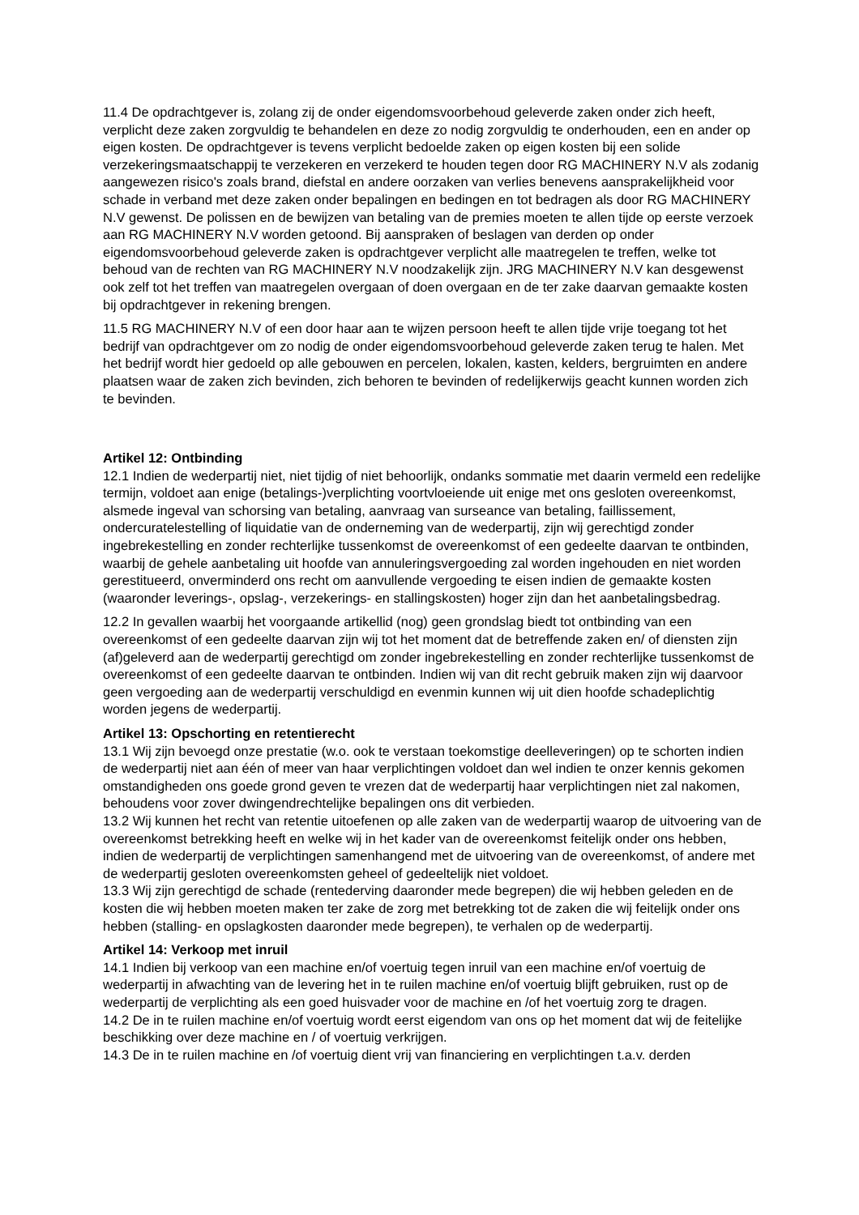11.4 De opdrachtgever is, zolang zij de onder eigendomsvoorbehoud geleverde zaken onder zich heeft, verplicht deze zaken zorgvuldig te behandelen en deze zo nodig zorgvuldig te onderhouden, een en ander op eigen kosten. De opdrachtgever is tevens verplicht bedoelde zaken op eigen kosten bij een solide verzekeringsmaatschappij te verzekeren en verzekerd te houden tegen door RG MACHINERY N.V als zodanig aangewezen risico's zoals brand, diefstal en andere oorzaken van verlies benevens aansprakelijkheid voor schade in verband met deze zaken onder bepalingen en bedingen en tot bedragen als door RG MACHINERY N.V gewenst. De polissen en de bewijzen van betaling van de premies moeten te allen tijde op eerste verzoek aan RG MACHINERY N.V worden getoond. Bij aanspraken of beslagen van derden op onder eigendomsvoorbehoud geleverde zaken is opdrachtgever verplicht alle maatregelen te treffen, welke tot behoud van de rechten van RG MACHINERY N.V noodzakelijk zijn. JRG MACHINERY N.V kan desgewenst ook zelf tot het treffen van maatregelen overgaan of doen overgaan en de ter zake daarvan gemaakte kosten bij opdrachtgever in rekening brengen.
11.5 RG MACHINERY N.V of een door haar aan te wijzen persoon heeft te allen tijde vrije toegang tot het bedrijf van opdrachtgever om zo nodig de onder eigendomsvoorbehoud geleverde zaken terug te halen. Met het bedrijf wordt hier gedoeld op alle gebouwen en percelen, lokalen, kasten, kelders, bergruimten en andere plaatsen waar de zaken zich bevinden, zich behoren te bevinden of redelijkerwijs geacht kunnen worden zich te bevinden.
Artikel 12: Ontbinding
12.1 Indien de wederpartij niet, niet tijdig of niet behoorlijk, ondanks sommatie met daarin vermeld een redelijke termijn, voldoet aan enige (betalings-)verplichting voortvloeiende uit enige met ons gesloten overeenkomst, alsmede ingeval van schorsing van betaling, aanvraag van surseance van betaling, faillissement, ondercuratelestelling of liquidatie van de onderneming van de wederpartij, zijn wij gerechtigd zonder ingebrekestelling en zonder rechterlijke tussenkomst de overeenkomst of een gedeelte daarvan te ontbinden, waarbij de gehele aanbetaling uit hoofde van annuleringsvergoeding zal worden ingehouden en niet worden gerestitueerd, onverminderd ons recht om aanvullende vergoeding te eisen indien de gemaakte kosten (waaronder leverings-, opslag-, verzekerings- en stallingskosten) hoger zijn dan het aanbetalingsbedrag.
12.2 In gevallen waarbij het voorgaande artikellid (nog) geen grondslag biedt tot ontbinding van een overeenkomst of een gedeelte daarvan zijn wij tot het moment dat de betreffende zaken en/ of diensten zijn (af)geleverd aan de wederpartij gerechtigd om zonder ingebrekestelling en zonder rechterlijke tussenkomst de overeenkomst of een gedeelte daarvan te ontbinden. Indien wij van dit recht gebruik maken zijn wij daarvoor geen vergoeding aan de wederpartij verschuldigd en evenmin kunnen wij uit dien hoofde schadeplichtig worden jegens de wederpartij.
Artikel 13: Opschorting en retentierecht
13.1 Wij zijn bevoegd onze prestatie (w.o. ook te verstaan toekomstige deelleveringen) op te schorten indien de wederpartij niet aan één of meer van haar verplichtingen voldoet dan wel indien te onzer kennis gekomen omstandigheden ons goede grond geven te vrezen dat de wederpartij haar verplichtingen niet zal nakomen, behoudens voor zover dwingendrechtelijke bepalingen ons dit verbieden.
13.2 Wij kunnen het recht van retentie uitoefenen op alle zaken van de wederpartij waarop de uitvoering van de overeenkomst betrekking heeft en welke wij in het kader van de overeenkomst feitelijk onder ons hebben, indien de wederpartij de verplichtingen samenhangend met de uitvoering van de overeenkomst, of andere met de wederpartij gesloten overeenkomsten geheel of gedeeltelijk niet voldoet.
13.3 Wij zijn gerechtigd de schade (rentederving daaronder mede begrepen) die wij hebben geleden en de kosten die wij hebben moeten maken ter zake de zorg met betrekking tot de zaken die wij feitelijk onder ons hebben (stalling- en opslagkosten daaronder mede begrepen), te verhalen op de wederpartij.
Artikel 14: Verkoop met inruil
14.1 Indien bij verkoop van een machine en/of voertuig tegen inruil van een machine en/of voertuig de wederpartij in afwachting van de levering het in te ruilen machine en/of voertuig blijft gebruiken, rust op de wederpartij de verplichting als een goed huisvader voor de machine en /of het voertuig zorg te dragen.
14.2 De in te ruilen machine en/of voertuig wordt eerst eigendom van ons op het moment dat wij de feitelijke beschikking over deze machine en / of voertuig verkrijgen.
14.3 De in te ruilen machine en /of voertuig dient vrij van financiering en verplichtingen t.a.v. derden